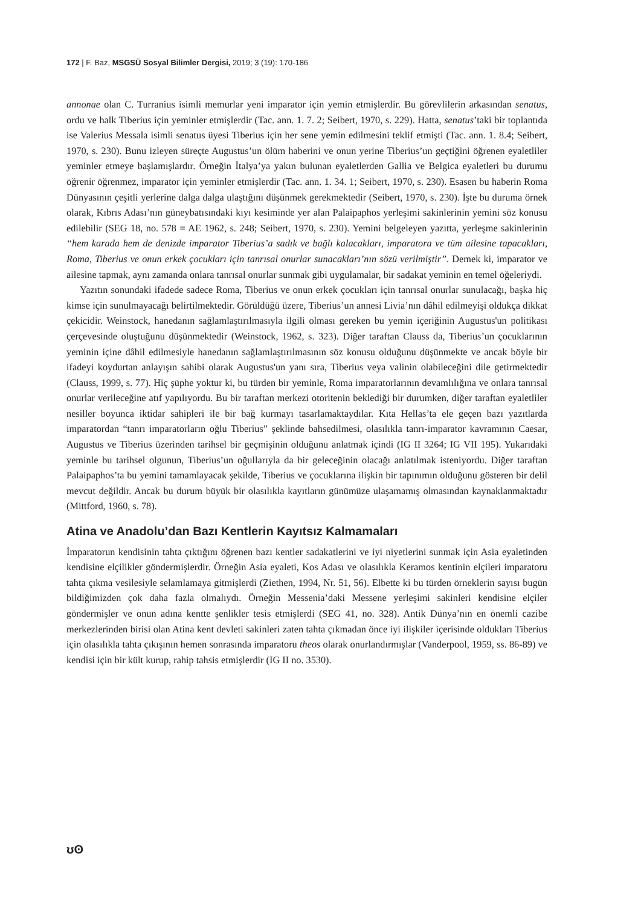172 | F. Baz, MSGSÜ Sosyal Bilimler Dergisi, 2019; 3 (19): 170-186
annonae olan C. Turranius isimli memurlar yeni imparator için yemin etmişlerdir. Bu görevlilerin arkasından senatus, ordu ve halk Tiberius için yeminler etmişlerdir (Tac. ann. 1. 7. 2; Seibert, 1970, s. 229). Hatta, senatus’taki bir toplantıda ise Valerius Messala isimli senatus üyesi Tiberius için her sene yemin edilmesini teklif etmişti (Tac. ann. 1. 8.4; Seibert, 1970, s. 230). Bunu izleyen süreçte Augustus’un ölüm haberini ve onun yerine Tiberius’un geçtiğini öğrenen eyaletliler yeminler etmeye başlamışlardır. Örneğin İtalya’ya yakın bulunan eyaletlerden Gallia ve Belgica eyaletleri bu durumu öğrenir öğrenmez, imparator için yeminler etmişlerdir (Tac. ann. 1. 34. 1; Seibert, 1970, s. 230). Esasen bu haberin Roma Dünyasının çeşitli yerlerine dalga dalga ulaştığını düşünmek gerekmektedir (Seibert, 1970, s. 230). İşte bu duruma örnek olarak, Kıbrıs Adası’nın güneybatısındaki kıyı kesiminde yer alan Palaipaphos yerleşimi sakinlerinin yemini söz konusu edilebilir (SEG 18, no. 578 = AE 1962, s. 248; Seibert, 1970, s. 230). Yemini belgeleyen yazıtta, yerleşme sakinlerinin “hem karada hem de denizde imparator Tiberius’a sadık ve bağlı kalacakları, imparatora ve tüm ailesine tapacakları, Roma, Tiberius ve onun erkek çocukları için tanrısal onurlar sunacakları’nın sözü verilmiştir”. Demek ki, imparator ve ailesine tapmak, aynı zamanda onlara tanrısal onurlar sunmak gibi uygulamalar, bir sadakat yeminin en temel öğeleriydi.
Yazıtın sonundaki ifadede sadece Roma, Tiberius ve onun erkek çocukları için tanrısal onurlar sunulacağı, başka hiç kimse için sunulmayacağı belirtilmektedir. Görüldüğü üzere, Tiberius’un annesi Livia’nın dâhil edilmeyişi oldukça dikkat çekicidir. Weinstock, hanedanın sağlamlaştırılmasıyla ilgili olması gereken bu yemin içeriğinin Augustus'un politikası çerçevesinde oluştuğunu düşünmektedir (Weinstock, 1962, s. 323). Diğer taraftan Clauss da, Tiberius’un çocuklarının yeminin içine dâhil edilmesiyle hanedanın sağlamlaştırılmasının söz konusu olduğunu düşünmekte ve ancak böyle bir ifadeyi koydurtan anlayışın sahibi olarak Augustus'un yanı sıra, Tiberius veya valinin olabileceğini dile getirmektedir (Clauss, 1999, s. 77). Hiç şüphe yoktur ki, bu türden bir yeminle, Roma imparatorlarının devamlılığına ve onlara tanrısal onurlar verileceğine atıf yapılıyordu. Bu bir taraftan merkezi otoritenin beklediği bir durumken, diğer taraftan eyaletliler nesiller boyunca iktidar sahipleri ile bir bağ kurmayı tasarlamaktaydılar. Kıta Hellas’ta ele geçen bazı yazıtlarda imparatordan “tanrı imparatorların oğlu Tiberius” şeklinde bahsedilmesi, olasılıkla tanrı-imparator kavramının Caesar, Augustus ve Tiberius üzerinden tarihsel bir geçmişinin olduğunu anlatmak içindi (IG II 3264; IG VII 195). Yukarıdaki yeminle bu tarihsel olgunun, Tiberius’un oğullarıyla da bir geleceğinin olacağı anlatılmak isteniyordu. Diğer taraftan Palaipaphos’ta bu yemini tamamlayacak şekilde, Tiberius ve çocuklarına ilişkin bir tapınımın olduğunu gösteren bir delil mevcut değildir. Ancak bu durum büyük bir olasılıkla kayıtların günümüze ulaşamamış olmasından kaynaklanmaktadır (Mittford, 1960, s. 78).
Atina ve Anadolu’dan Bazı Kentlerin Kayıtsız Kalmamaları
İmparatorun kendisinin tahta çıktığını öğrenen bazı kentler sadakatlerini ve iyi niyetlerini sunmak için Asia eyaletinden kendisine elçilikler göndermişlerdir. Örneğin Asia eyaleti, Kos Adası ve olasılıkla Keramos kentinin elçileri imparatoru tahta çıkma vesilesiyle selamlamaya gitmişlerdi (Ziethen, 1994, Nr. 51, 56). Elbette ki bu türden örneklerin sayısı bugün bildiğimizden çok daha fazla olmalıydı. Örneğin Messenia’daki Messene yerleşimi sakinleri kendisine elçiler göndermişler ve onun adına kentte şenlikler tesis etmişlerdi (SEG 41, no. 328). Antik Dünya’nın en önemli cazibe merkezlerinden birisi olan Atina kent devleti sakinleri zaten tahta çıkmadan önce iyi ilişkiler içerisinde oldukları Tiberius için olasılıkla tahta çıkışının hemen sonrasında imparatoru theos olarak onurlandırmışlar (Vanderpool, 1959, ss. 86-89) ve kendisi için bir kült kurup, rahip tahsis etmişlerdir (IG II no. 3530).
ʊʘ